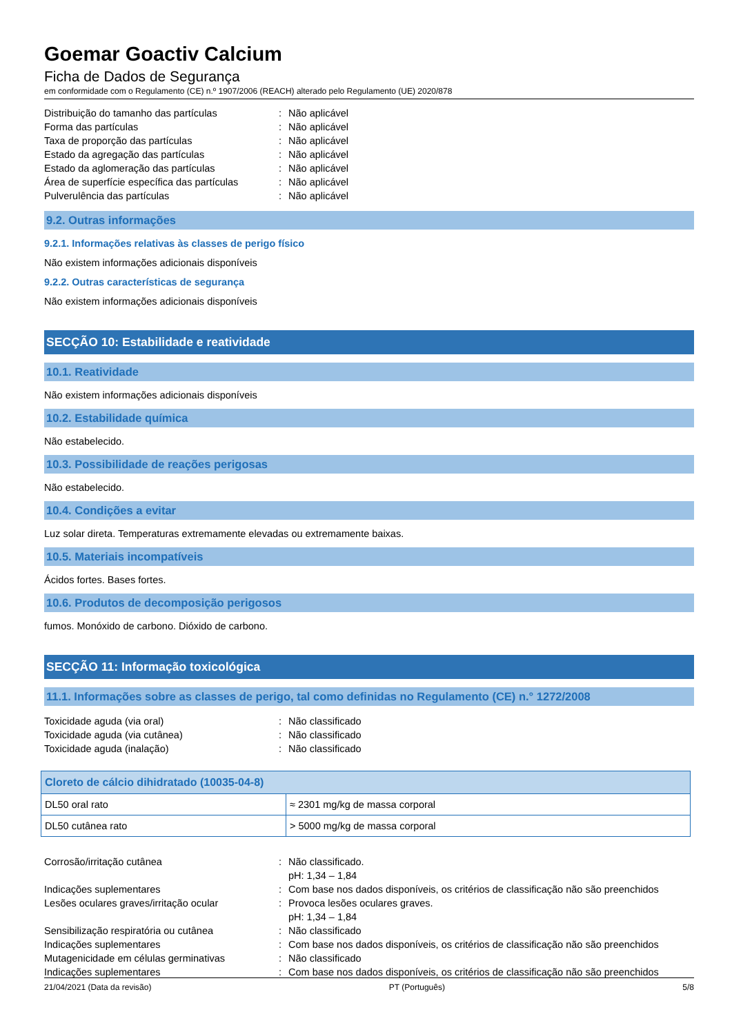Goemar Goactiv Calcium
Ficha de Dados de Segurança
em conformidade com o Regulamento (CE) n.º 1907/2006 (REACH) alterado pelo Regulamento (UE) 2020/878
Distribuição do tamanho das partículas: Não aplicável
Forma das partículas: Não aplicável
Taxa de proporção das partículas: Não aplicável
Estado da agregação das partículas: Não aplicável
Estado da aglomeração das partículas: Não aplicável
Área de superfície específica das partículas: Não aplicável
Pulverulência das partículas: Não aplicável
9.2. Outras informações
9.2.1. Informações relativas às classes de perigo físico
Não existem informações adicionais disponíveis
9.2.2. Outras características de segurança
Não existem informações adicionais disponíveis
SECÇÃO 10: Estabilidade e reatividade
10.1. Reatividade
Não existem informações adicionais disponíveis
10.2. Estabilidade química
Não estabelecido.
10.3. Possibilidade de reações perigosas
Não estabelecido.
10.4. Condições a evitar
Luz solar direta. Temperaturas extremamente elevadas ou extremamente baixas.
10.5. Materiais incompatíveis
Ácidos fortes. Bases fortes.
10.6. Produtos de decomposição perigosos
fumos. Monóxido de carbono. Dióxido de carbono.
SECÇÃO 11: Informação toxicológica
11.1. Informações sobre as classes de perigo, tal como definidas no Regulamento (CE) n.° 1272/2008
Toxicidade aguda (via oral): Não classificado
Toxicidade aguda (via cutânea): Não classificado
Toxicidade aguda (inalação): Não classificado
| Cloreto de cálcio dihidratado (10035-04-8) | |
| --- | --- |
| DL50 oral rato | ≈ 2301 mg/kg de massa corporal |
| DL50 cutânea rato | > 5000 mg/kg de massa corporal |
Corrosão/irritação cutânea: Não classificado.
pH: 1,34 – 1,84
Indicações suplementares: Com base nos dados disponíveis, os critérios de classificação não são preenchidos
Lesões oculares graves/irritação ocular: Provoca lesões oculares graves.
pH: 1,34 – 1,84
Sensibilização respiratória ou cutânea: Não classificado
Indicações suplementares: Com base nos dados disponíveis, os critérios de classificação não são preenchidos
Mutagenicidade em células germinativas: Não classificado
Indicações suplementares: Com base nos dados disponíveis, os critérios de classificação não são preenchidos
21/04/2021 (Data da revisão) PT (Português) 5/8